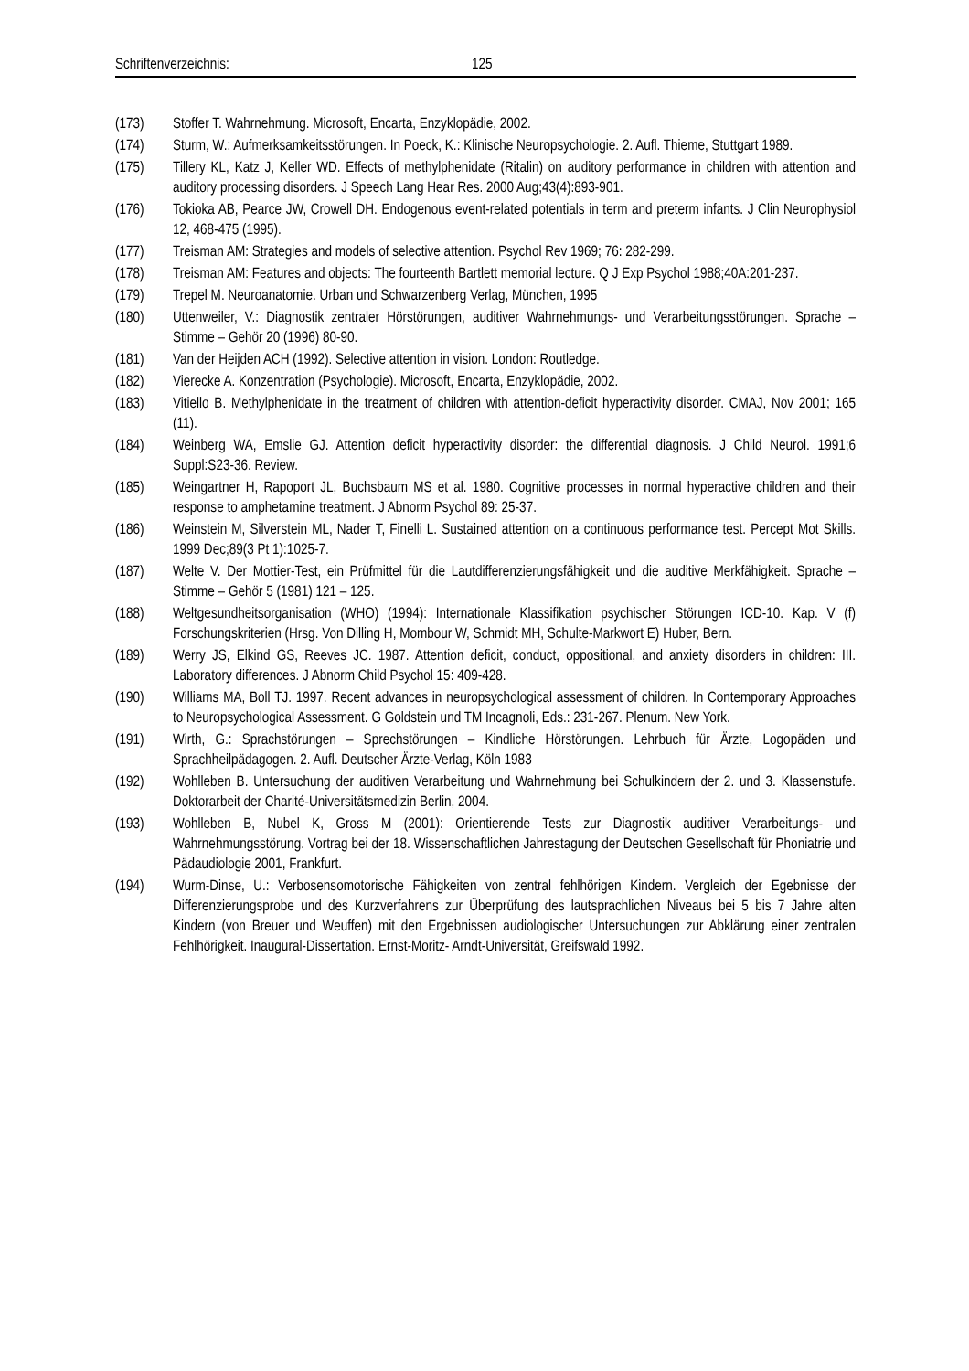Schriftenverzeichnis: 125
(173) Stoffer T. Wahrnehmung. Microsoft, Encarta, Enzyklopädie, 2002.
(174) Sturm, W.: Aufmerksamkeitsstörungen. In Poeck, K.: Klinische Neuropsychologie. 2. Aufl. Thieme, Stuttgart 1989.
(175) Tillery KL, Katz J, Keller WD. Effects of methylphenidate (Ritalin) on auditory performance in children with attention and auditory processing disorders. J Speech Lang Hear Res. 2000 Aug;43(4):893-901.
(176) Tokioka AB, Pearce JW, Crowell DH. Endogenous event-related potentials in term and preterm infants. J Clin Neurophysiol 12, 468-475 (1995).
(177) Treisman AM: Strategies and models of selective attention. Psychol Rev 1969; 76: 282-299.
(178) Treisman AM: Features and objects: The fourteenth Bartlett memorial lecture. Q J Exp Psychol 1988;40A:201-237.
(179) Trepel M. Neuroanatomie. Urban und Schwarzenberg Verlag, München, 1995
(180) Uttenweiler, V.: Diagnostik zentraler Hörstörungen, auditiver Wahrnehmungs- und Verarbeitungsstörungen. Sprache – Stimme – Gehör 20 (1996) 80-90.
(181) Van der Heijden ACH (1992). Selective attention in vision. London: Routledge.
(182) Vierecke A. Konzentration (Psychologie). Microsoft, Encarta, Enzyklopädie, 2002.
(183) Vitiello B. Methylphenidate in the treatment of children with attention-deficit hyperactivity disorder. CMAJ, Nov 2001; 165 (11).
(184) Weinberg WA, Emslie GJ. Attention deficit hyperactivity disorder: the differential diagnosis. J Child Neurol. 1991;6 Suppl:S23-36. Review.
(185) Weingartner H, Rapoport JL, Buchsbaum MS et al. 1980. Cognitive processes in normal hyperactive children and their response to amphetamine treatment. J Abnorm Psychol 89: 25-37.
(186) Weinstein M, Silverstein ML, Nader T, Finelli L. Sustained attention on a continuous performance test. Percept Mot Skills. 1999 Dec;89(3 Pt 1):1025-7.
(187) Welte V. Der Mottier-Test, ein Prüfmittel für die Lautdifferenzierungsfähigkeit und die auditive Merkfähigkeit. Sprache – Stimme – Gehör 5 (1981) 121 – 125.
(188) Weltgesundheitsorganisation (WHO) (1994): Internationale Klassifikation psychischer Störungen ICD-10. Kap. V (f) Forschungskriterien (Hrsg. Von Dilling H, Mombour W, Schmidt MH, Schulte-Markwort E) Huber, Bern.
(189) Werry JS, Elkind GS, Reeves JC. 1987. Attention deficit, conduct, oppositional, and anxiety disorders in children: III. Laboratory differences. J Abnorm Child Psychol 15: 409-428.
(190) Williams MA, Boll TJ. 1997. Recent advances in neuropsychological assessment of children. In Contemporary Approaches to Neuropsychological Assessment. G Goldstein und TM Incagnoli, Eds.: 231-267. Plenum. New York.
(191) Wirth, G.: Sprachstörungen – Sprechstörungen – Kindliche Hörstörungen. Lehrbuch für Ärzte, Logopäden und Sprachheilpädagogen. 2. Aufl. Deutscher Ärzte-Verlag, Köln 1983
(192) Wohlleben B. Untersuchung der auditiven Verarbeitung und Wahrnehmung bei Schulkindern der 2. und 3. Klassenstufe. Doktorarbeit der Charité-Universitätsmedizin Berlin, 2004.
(193) Wohlleben B, Nubel K, Gross M (2001): Orientierende Tests zur Diagnostik auditiver Verarbeitungs- und Wahrnehmungsstörung. Vortrag bei der 18. Wissenschaftlichen Jahrestagung der Deutschen Gesellschaft für Phoniatrie und Pädaudiologie 2001, Frankfurt.
(194) Wurm-Dinse, U.: Verbosensomotorische Fähigkeiten von zentral fehlhörigen Kindern. Vergleich der Egebnisse der Differenzierungsprobe und des Kurzverfahrens zur Überprüfung des lautsprachlichen Niveaus bei 5 bis 7 Jahre alten Kindern (von Breuer und Weuffen) mit den Ergebnissen audiologischer Untersuchungen zur Abklärung einer zentralen Fehlhörigkeit. Inaugural-Dissertation. Ernst-Moritz- Arndt-Universität, Greifswald 1992.